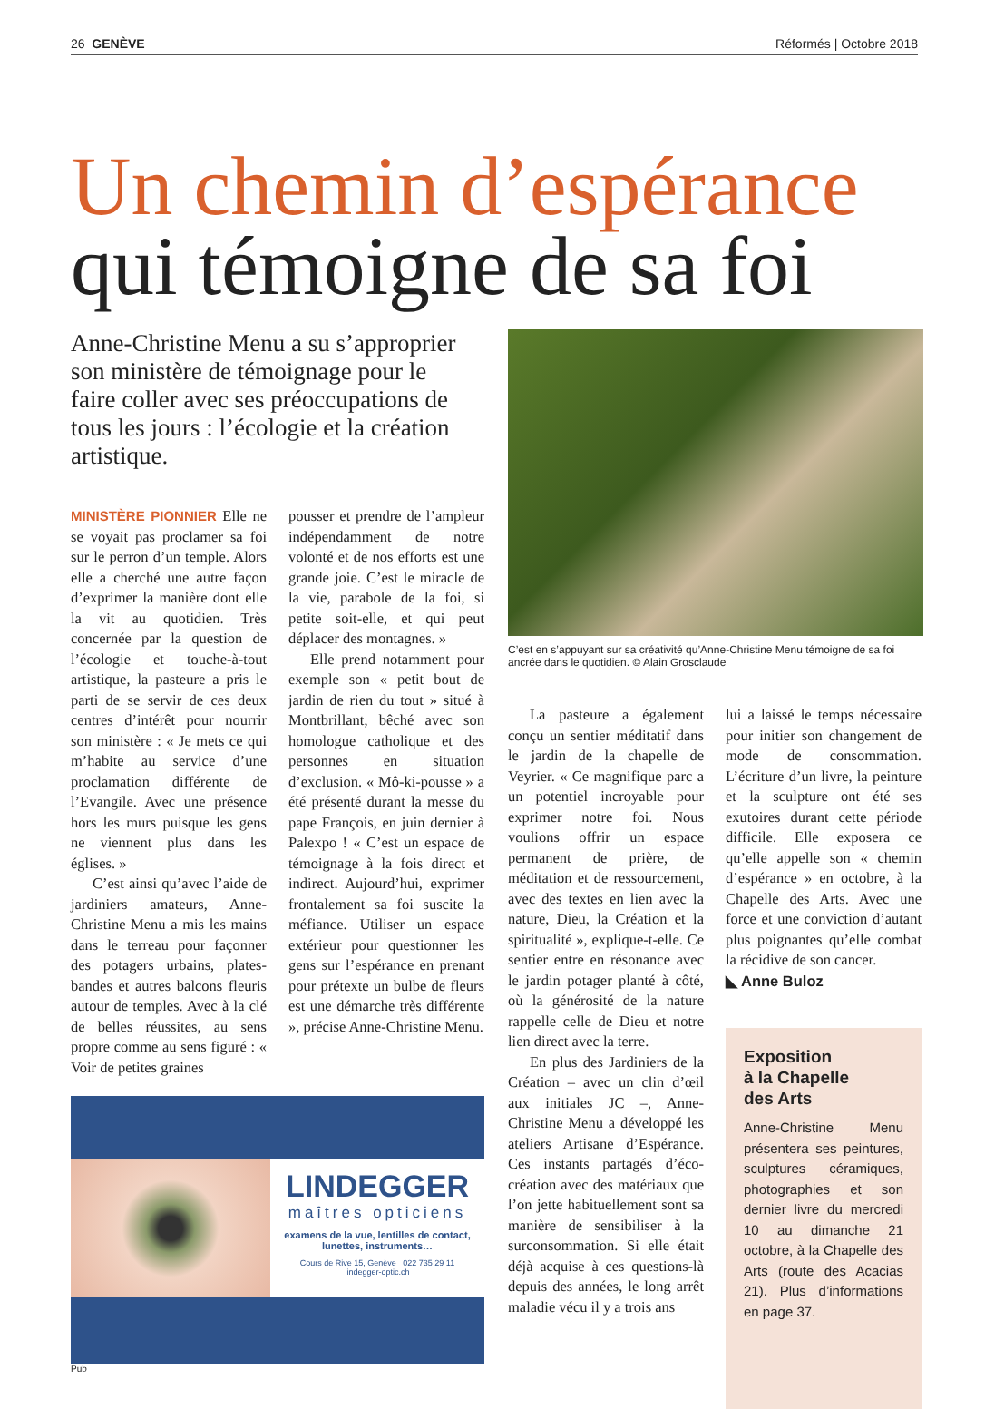26 GENÈVE Réformés | Octobre 2018
Un chemin d’espérance
qui témoigne de sa foi
Anne-Christine Menu a su s’approprier son ministère de témoignage pour le faire coller avec ses préoccupations de tous les jours : l’écologie et la création artistique.
MINISTÈRE PIONNIER Elle ne se voyait pas proclamer sa foi sur le perron d’un temple. Alors elle a cherché une autre façon d’exprimer la manière dont elle la vit au quotidien. Très concernée par la question de l’écologie et touche-à-tout artistique, la pasteure a pris le parti de se servir de ces deux centres d’intérêt pour nourrir son ministère : « Je mets ce qui m’habite au service d’une proclamation différente de l’Evangile. Avec une présence hors les murs puisque les gens ne viennent plus dans les églises. »
C’est ainsi qu’avec l’aide de jardiniers amateurs, Anne-Christine Menu a mis les mains dans le terreau pour façonner des potagers urbains, plates-bandes et autres balcons fleuris autour de temples. Avec à la clé de belles réussites, au sens propre comme au sens figuré : « Voir de petites graines
pousser et prendre de l’ampleur indépendamment de notre volonté et de nos efforts est une grande joie. C’est le miracle de la vie, parabole de la foi, si petite soit-elle, et qui peut déplacer des montagnes. »
Elle prend notamment pour exemple son « petit bout de jardin de rien du tout » situé à Montbrillant, bêché avec son homologue catholique et des personnes en situation d’exclusion. « Mô-ki-pousse » a été présenté durant la messe du pape François, en juin dernier à Palexpo ! « C’est un espace de témoignage à la fois direct et indirect. Aujourd’hui, exprimer frontalement sa foi suscite la méfiance. Utiliser un espace extérieur pour questionner les gens sur l’espérance en prenant pour prétexte un bulbe de fleurs est une démarche très différente », précise Anne-Christine Menu.
LINDEGGER
maîtres opticiens
examens de la vue, lentilles de contact,
lunettes, instruments…
Cours de Rive 15, Genève 022 735 29 11
lindegger-optic.ch
Pub
C’est en s’appuyant sur sa créativité qu’Anne-Christine Menu témoigne de sa foi ancrée dans le quotidien. © Alain Grosclaude
La pasteure a également conçu un sentier méditatif dans le jardin de la chapelle de Veyrier. « Ce magnifique parc a un potentiel incroyable pour exprimer notre foi. Nous voulions offrir un espace permanent de prière, de méditation et de ressourcement, avec des textes en lien avec la nature, Dieu, la Création et la spiritualité », explique-t-elle. Ce sentier entre en résonance avec le jardin potager planté à côté, où la générosité de la nature rappelle celle de Dieu et notre lien direct avec la terre.
En plus des Jardiniers de la Création – avec un clin d’œil aux initiales JC –, Anne-Christine Menu a développé les ateliers Artisane d’Espérance. Ces instants partagés d’éco-création avec des matériaux que l’on jette habituellement sont sa manière de sensibiliser à la surconsommation. Si elle était déjà acquise à ces questions-là depuis des années, le long arrêt maladie vécu il y a trois ans
lui a laissé le temps nécessaire pour initier son changement de mode de consommation. L’écriture d’un livre, la peinture et la sculpture ont été ses exutoires durant cette période difficile. Elle exposera ce qu’elle appelle son « chemin d’espérance » en octobre, à la Chapelle des Arts. Avec une force et une conviction d’autant plus poignantes qu’elle combat la récidive de son cancer.
◣ Anne Buloz
Exposition
à la Chapelle
des Arts
Anne-Christine Menu présentera ses peintures, sculptures céramiques, photographies et son dernier livre du mercredi 10 au dimanche 21 octobre, à la Chapelle des Arts (route des Acacias 21). Plus d’informations en page 37.